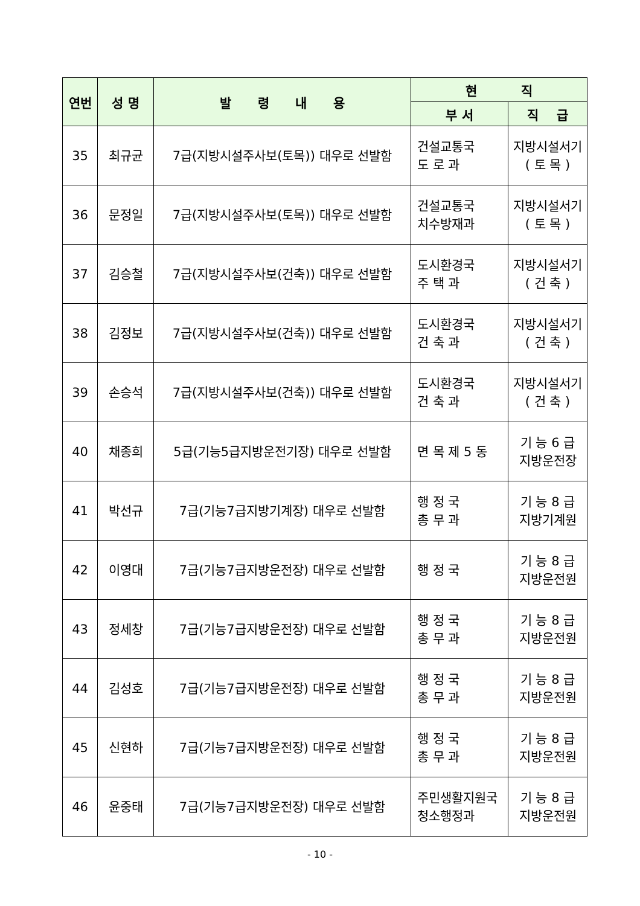| 연번 | 성 명 | 발 령 내 용 | 현 직 | |
| --- | --- | --- | --- | --- |
| | | | 부 서 | 직 급 |
| 35 | 최규균 | 7급(지방시설주사보(토목)) 대우로 선발함 | 건설교통국 도 로 과 | 지방시설서기 ( 토 목 ) |
| 36 | 문정일 | 7급(지방시설주사보(토목)) 대우로 선발함 | 건설교통국 치수방재과 | 지방시설서기 ( 토 목 ) |
| 37 | 김승철 | 7급(지방시설주사보(건축)) 대우로 선발함 | 도시환경국 주 택 과 | 지방시설서기 ( 건 축 ) |
| 38 | 김정보 | 7급(지방시설주사보(건축)) 대우로 선발함 | 도시환경국 건 축 과 | 지방시설서기 ( 건 축 ) |
| 39 | 손승석 | 7급(지방시설주사보(건축)) 대우로 선발함 | 도시환경국 건 축 과 | 지방시설서기 ( 건 축 ) |
| 40 | 채종희 | 5급(기능5급지방운전기장) 대우로 선발함 | 면 목 제 5 동 | 기 능 6 급 지방운전장 |
| 41 | 박선규 | 7급(기능7급지방기계장) 대우로 선발함 | 행 정 국 총 무 과 | 기 능 8 급 지방기계원 |
| 42 | 이영대 | 7급(기능7급지방운전장) 대우로 선발함 | 행 정 국 | 기 능 8 급 지방운전원 |
| 43 | 정세창 | 7급(기능7급지방운전장) 대우로 선발함 | 행 정 국 총 무 과 | 기 능 8 급 지방운전원 |
| 44 | 김성호 | 7급(기능7급지방운전장) 대우로 선발함 | 행 정 국 총 무 과 | 기 능 8 급 지방운전원 |
| 45 | 신현하 | 7급(기능7급지방운전장) 대우로 선발함 | 행 정 국 총 무 과 | 기 능 8 급 지방운전원 |
| 46 | 윤중태 | 7급(기능7급지방운전장) 대우로 선발함 | 주민생활지원국 청소행정과 | 기 능 8 급 지방운전원 |
- 10 -